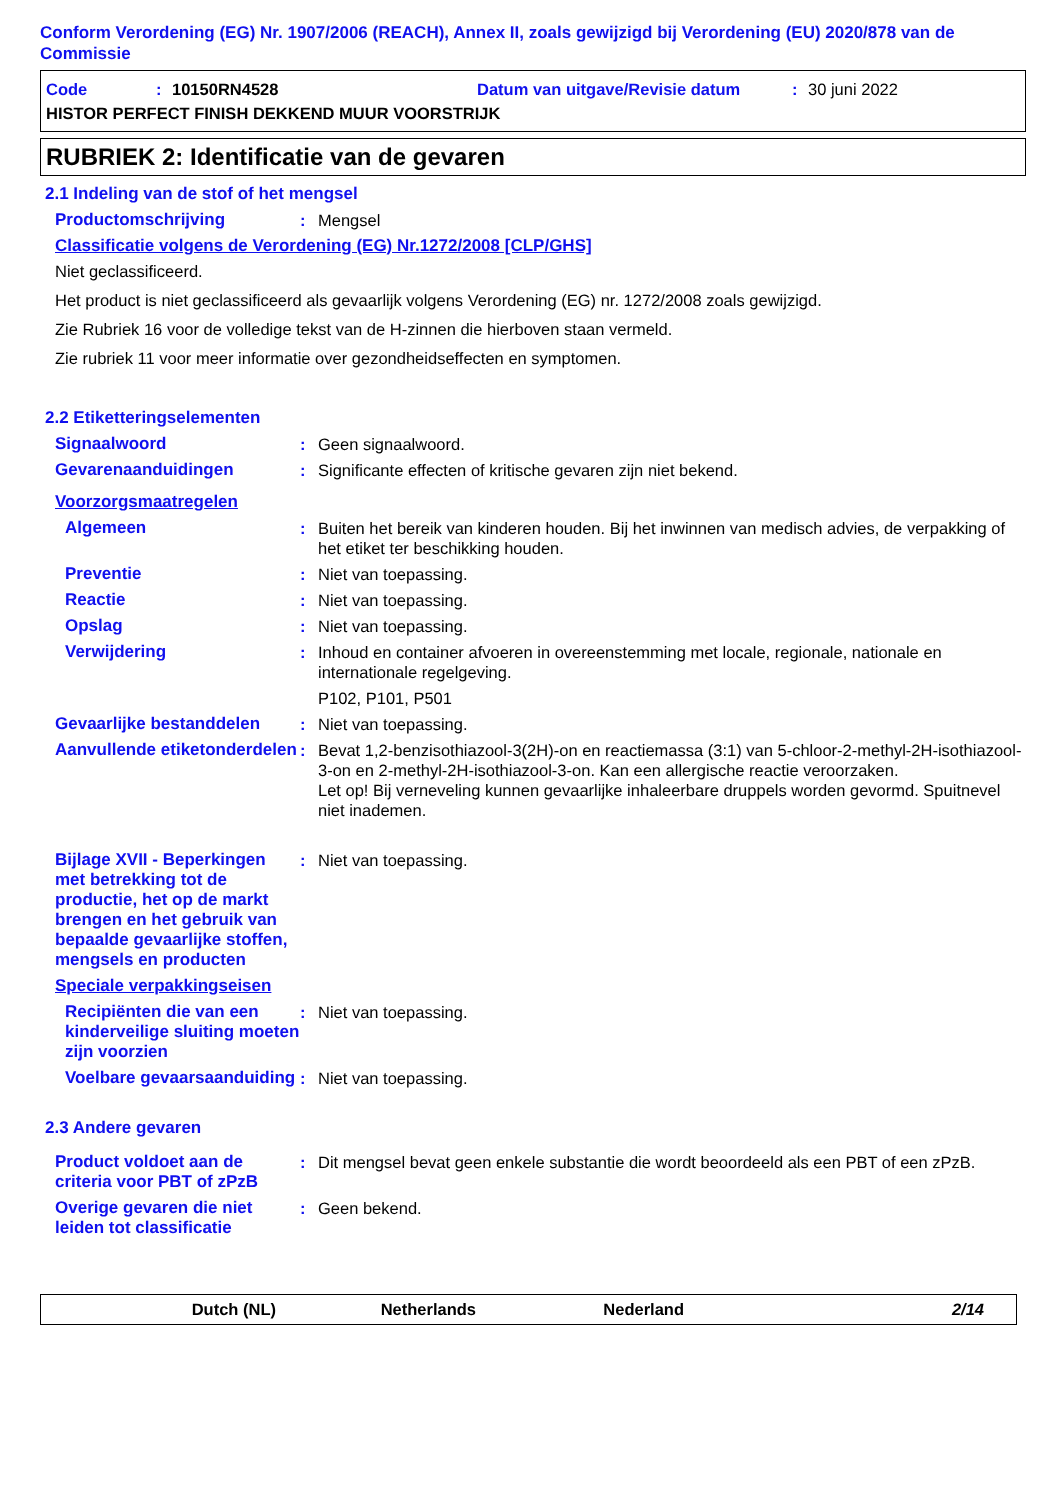Conform Verordening (EG) Nr. 1907/2006 (REACH), Annex II, zoals gewijzigd bij Verordening (EU) 2020/878 van de Commissie
Code: 10150RN4528 Datum van uitgave/Revisie datum: 30 juni 2022
HISTOR PERFECT FINISH DEKKEND MUUR VOORSTRIJK
RUBRIEK 2: Identificatie van de gevaren
2.1 Indeling van de stof of het mengsel
Productomschrijving: Mengsel
Classificatie volgens de Verordening (EG) Nr.1272/2008 [CLP/GHS]
Niet geclassificeerd.
Het product is niet geclassificeerd als gevaarlijk volgens Verordening (EG) nr. 1272/2008 zoals gewijzigd.
Zie Rubriek 16 voor de volledige tekst van de H-zinnen die hierboven staan vermeld.
Zie rubriek 11 voor meer informatie over gezondheidseffecten en symptomen.
2.2 Etiketteringselementen
Signaalwoord: Geen signaalwoord.
Gevarenaanduidingen: Significante effecten of kritische gevaren zijn niet bekend.
Voorzorgsmaatregelen
Algemeen: Buiten het bereik van kinderen houden. Bij het inwinnen van medisch advies, de verpakking of het etiket ter beschikking houden.
Preventie: Niet van toepassing.
Reactie: Niet van toepassing.
Opslag: Niet van toepassing.
Verwijdering: Inhoud en container afvoeren in overeenstemming met locale, regionale, nationale en internationale regelgeving.
P102, P101, P501
Gevaarlijke bestanddelen: Niet van toepassing.
Aanvullende etiketonderdelen: Bevat 1,2-benzisothiazool-3(2H)-on en reactiemassa (3:1) van 5-chloor-2-methyl-2H-isothiazool-3-on en 2-methyl-2H-isothiazool-3-on. Kan een allergische reactie veroorzaken.
Let op! Bij verneveling kunnen gevaarlijke inhaleerbare druppels worden gevormd. Spuitnevel niet inademen.
Bijlage XVII - Beperkingen met betrekking tot de productie, het op de markt brengen en het gebruik van bepaalde gevaarlijke stoffen, mengsels en producten: Niet van toepassing.
Speciale verpakkingseisen
Recipiënten die van een kinderveilige sluiting moeten zijn voorzien: Niet van toepassing.
Voelbare gevaarsaanduiding: Niet van toepassing.
2.3 Andere gevaren
Product voldoet aan de criteria voor PBT of zPzB: Dit mengsel bevat geen enkele substantie die wordt beoordeeld als een PBT of een zPzB.
Overige gevaren die niet leiden tot classificatie: Geen bekend.
Dutch (NL) Netherlands Nederland 2/14